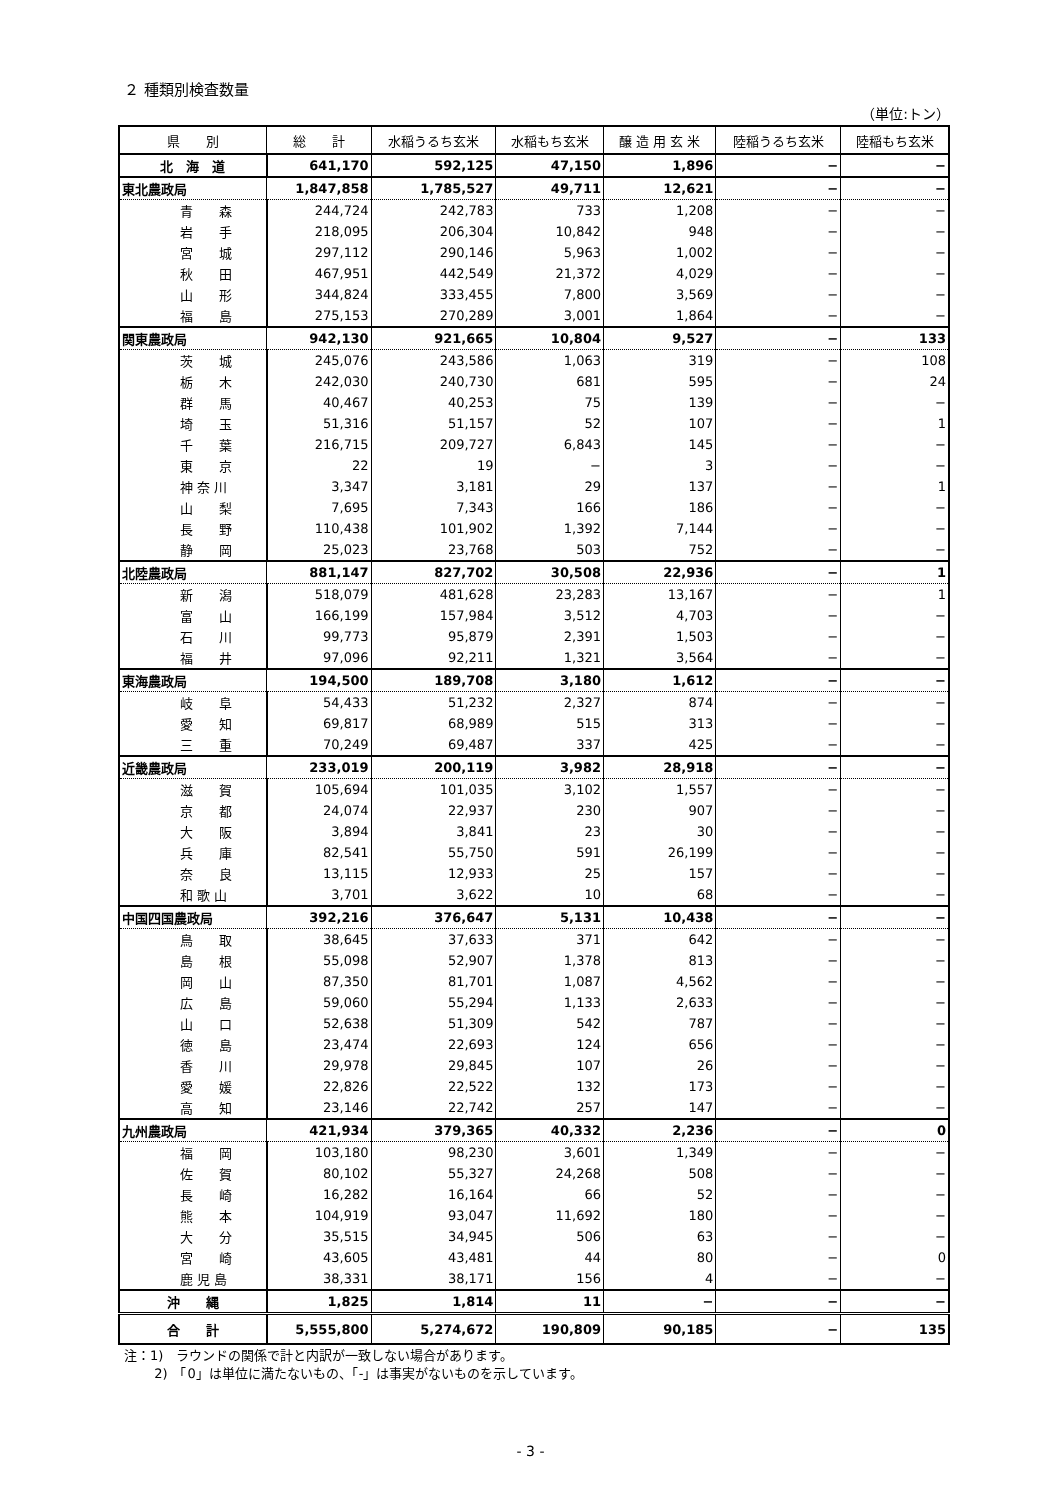２ 種類別検査数量
（単位:トン）
| 県 別 | 総 計 | 水稲うるち玄米 | 水稲もち玄米 | 醸 造 用 玄 米 | 陸稲うるち玄米 | 陸稲もち玄米 |
| --- | --- | --- | --- | --- | --- | --- |
| 北 海 道 | 641,170 | 592,125 | 47,150 | 1,896 | − | − |
| 東北農政局 | 1,847,858 | 1,785,527 | 49,711 | 12,621 | − | − |
| 青 森 | 244,724 | 242,783 | 733 | 1,208 | − | − |
| 岩 手 | 218,095 | 206,304 | 10,842 | 948 | − | − |
| 宮 城 | 297,112 | 290,146 | 5,963 | 1,002 | − | − |
| 秋 田 | 467,951 | 442,549 | 21,372 | 4,029 | − | − |
| 山 形 | 344,824 | 333,455 | 7,800 | 3,569 | − | − |
| 福 島 | 275,153 | 270,289 | 3,001 | 1,864 | − | − |
| 関東農政局 | 942,130 | 921,665 | 10,804 | 9,527 | − | 133 |
| 茨 城 | 245,076 | 243,586 | 1,063 | 319 | − | 108 |
| 栃 木 | 242,030 | 240,730 | 681 | 595 | − | 24 |
| 群 馬 | 40,467 | 40,253 | 75 | 139 | − | − |
| 埼 玉 | 51,316 | 51,157 | 52 | 107 | − | 1 |
| 千 葉 | 216,715 | 209,727 | 6,843 | 145 | − | − |
| 東 京 | 22 | 19 | − | 3 | − | − |
| 神 奈 川 | 3,347 | 3,181 | 29 | 137 | − | 1 |
| 山 梨 | 7,695 | 7,343 | 166 | 186 | − | − |
| 長 野 | 110,438 | 101,902 | 1,392 | 7,144 | − | − |
| 静 岡 | 25,023 | 23,768 | 503 | 752 | − | − |
| 北陸農政局 | 881,147 | 827,702 | 30,508 | 22,936 | − | 1 |
| 新 潟 | 518,079 | 481,628 | 23,283 | 13,167 | − | 1 |
| 富 山 | 166,199 | 157,984 | 3,512 | 4,703 | − | − |
| 石 川 | 99,773 | 95,879 | 2,391 | 1,503 | − | − |
| 福 井 | 97,096 | 92,211 | 1,321 | 3,564 | − | − |
| 東海農政局 | 194,500 | 189,708 | 3,180 | 1,612 | − | − |
| 岐 阜 | 54,433 | 51,232 | 2,327 | 874 | − | − |
| 愛 知 | 69,817 | 68,989 | 515 | 313 | − | − |
| 三 重 | 70,249 | 69,487 | 337 | 425 | − | − |
| 近畿農政局 | 233,019 | 200,119 | 3,982 | 28,918 | − | − |
| 滋 賀 | 105,694 | 101,035 | 3,102 | 1,557 | − | − |
| 京 都 | 24,074 | 22,937 | 230 | 907 | − | − |
| 大 阪 | 3,894 | 3,841 | 23 | 30 | − | − |
| 兵 庫 | 82,541 | 55,750 | 591 | 26,199 | − | − |
| 奈 良 | 13,115 | 12,933 | 25 | 157 | − | − |
| 和 歌 山 | 3,701 | 3,622 | 10 | 68 | − | − |
| 中国四国農政局 | 392,216 | 376,647 | 5,131 | 10,438 | − | − |
| 鳥 取 | 38,645 | 37,633 | 371 | 642 | − | − |
| 島 根 | 55,098 | 52,907 | 1,378 | 813 | − | − |
| 岡 山 | 87,350 | 81,701 | 1,087 | 4,562 | − | − |
| 広 島 | 59,060 | 55,294 | 1,133 | 2,633 | − | − |
| 山 口 | 52,638 | 51,309 | 542 | 787 | − | − |
| 徳 島 | 23,474 | 22,693 | 124 | 656 | − | − |
| 香 川 | 29,978 | 29,845 | 107 | 26 | − | − |
| 愛 媛 | 22,826 | 22,522 | 132 | 173 | − | − |
| 高 知 | 23,146 | 22,742 | 257 | 147 | − | − |
| 九州農政局 | 421,934 | 379,365 | 40,332 | 2,236 | − | 0 |
| 福 岡 | 103,180 | 98,230 | 3,601 | 1,349 | − | − |
| 佐 賀 | 80,102 | 55,327 | 24,268 | 508 | − | − |
| 長 崎 | 16,282 | 16,164 | 66 | 52 | − | − |
| 熊 本 | 104,919 | 93,047 | 11,692 | 180 | − | − |
| 大 分 | 35,515 | 34,945 | 506 | 63 | − | − |
| 宮 崎 | 43,605 | 43,481 | 44 | 80 | − | 0 |
| 鹿 児 島 | 38,331 | 38,171 | 156 | 4 | − | − |
| 沖 縄 | 1,825 | 1,814 | 11 | − | − | − |
| 合 計 | 5,555,800 | 5,274,672 | 190,809 | 90,185 | − | 135 |
注：1)　ラウンドの関係で計と内訳が一致しない場合があります。
　　 2)　「0」は単位に満たないもの、「-」は事実がないものを示しています。
- 3 -